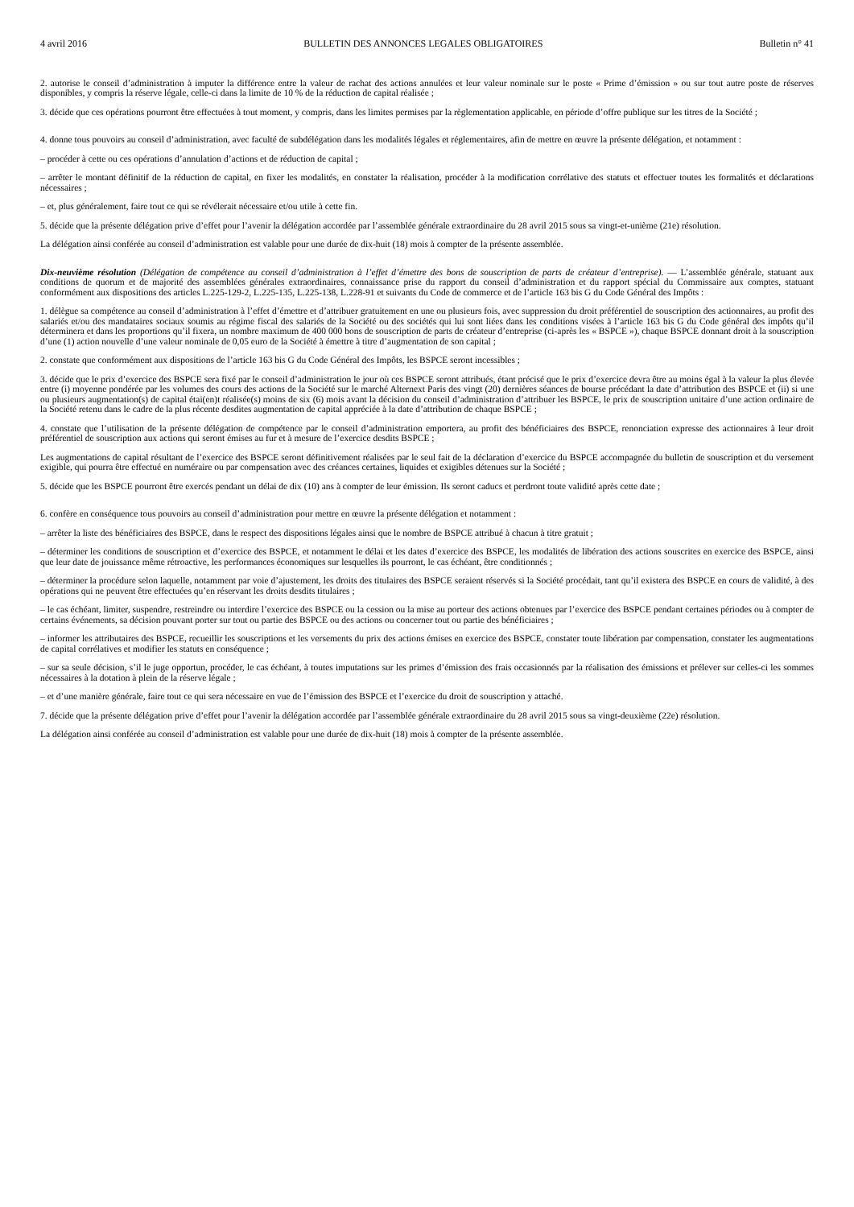4 avril 2016 BULLETIN DES ANNONCES LEGALES OBLIGATOIRES Bulletin n° 41
2. autorise le conseil d’administration à imputer la différence entre la valeur de rachat des actions annulées et leur valeur nominale sur le poste « Prime d’émission » ou sur tout autre poste de réserves disponibles, y compris la réserve légale, celle-ci dans la limite de 10 % de la réduction de capital réalisée ;
3. décide que ces opérations pourront être effectuées à tout moment, y compris, dans les limites permises par la règlementation applicable, en période d’offre publique sur les titres de la Société ;
4. donne tous pouvoirs au conseil d’administration, avec faculté de subdélégation dans les modalités légales et réglementaires, afin de mettre en œuvre la présente délégation, et notamment :
– procéder à cette ou ces opérations d’annulation d’actions et de réduction de capital ;
– arrêter le montant définitif de la réduction de capital, en fixer les modalités, en constater la réalisation, procéder à la modification corrélative des statuts et effectuer toutes les formalités et déclarations nécessaires ;
– et, plus généralement, faire tout ce qui se révélerait nécessaire et/ou utile à cette fin.
5. décide que la présente délégation prive d’effet pour l’avenir la délégation accordée par l’assemblée générale extraordinaire du 28 avril 2015 sous sa vingt-et-unième (21e) résolution.
La délégation ainsi conférée au conseil d’administration est valable pour une durée de dix-huit (18) mois à compter de la présente assemblée.
Dix-neuvième résolution (Délégation de compétence au conseil d’administration à l’effet d’émettre des bons de souscription de parts de créateur d’entreprise). — L’assemblée générale, statuant aux conditions de quorum et de majorité des assemblées générales extraordinaires, connaissance prise du rapport du conseil d’administration et du rapport spécial du Commissaire aux comptes, statuant conformément aux dispositions des articles L.225-129-2, L.225-135, L.225-138, L.228-91 et suivants du Code de commerce et de l’article 163 bis G du Code Général des Impôts :
1. délègue sa compétence au conseil d’administration à l’effet d’émettre et d’attribuer gratuitement en une ou plusieurs fois, avec suppression du droit préférentiel de souscription des actionnaires, au profit des salariés et/ou des mandataires sociaux soumis au régime fiscal des salariés de la Société ou des sociétés qui lui sont liées dans les conditions visées à l’article 163 bis G du Code général des impôts qu’il déterminera et dans les proportions qu’il fixera, un nombre maximum de 400 000 bons de souscription de parts de créateur d’entreprise (ci-après les « BSPCE »), chaque BSPCE donnant droit à la souscription d’une (1) action nouvelle d’une valeur nominale de 0,05 euro de la Société à émettre à titre d’augmentation de son capital ;
2. constate que conformément aux dispositions de l’article 163 bis G du Code Général des Impôts, les BSPCE seront incessibles ;
3. décide que le prix d’exercice des BSPCE sera fixé par le conseil d’administration le jour où ces BSPCE seront attribués, étant précisé que le prix d’exercice devra être au moins égal à la valeur la plus élevée entre (i) moyenne pondérée par les volumes des cours des actions de la Société sur le marché Alternext Paris des vingt (20) dernières séances de bourse précédant la date d’attribution des BSPCE et (ii) si une ou plusieurs augmentation(s) de capital étai(en)t réalisée(s) moins de six (6) mois avant la décision du conseil d’administration d’attribuer les BSPCE, le prix de souscription unitaire d’une action ordinaire de la Société retenu dans le cadre de la plus récente desdites augmentation de capital appréciée à la date d’attribution de chaque BSPCE ;
4. constate que l’utilisation de la présente délégation de compétence par le conseil d’administration emportera, au profit des bénéficiaires des BSPCE, renonciation expresse des actionnaires à leur droit préférentiel de souscription aux actions qui seront émises au fur et à mesure de l’exercice desdits BSPCE ;
Les augmentations de capital résultant de l’exercice des BSPCE seront définitivement réalisées par le seul fait de la déclaration d’exercice du BSPCE accompagnée du bulletin de souscription et du versement exigible, qui pourra être effectué en numéraire ou par compensation avec des créances certaines, liquides et exigibles détenues sur la Société ;
5. décide que les BSPCE pourront être exercés pendant un délai de dix (10) ans à compter de leur émission. Ils seront caducs et perdront toute validité après cette date ;
6. confère en conséquence tous pouvoirs au conseil d’administration pour mettre en œuvre la présente délégation et notamment :
– arrêter la liste des bénéficiaires des BSPCE, dans le respect des dispositions légales ainsi que le nombre de BSPCE attribué à chacun à titre gratuit ;
– déterminer les conditions de souscription et d’exercice des BSPCE, et notamment le délai et les dates d’exercice des BSPCE, les modalités de libération des actions souscrites en exercice des BSPCE, ainsi que leur date de jouissance même rétroactive, les performances économiques sur lesquelles ils pourront, le cas échéant, être conditionnés ;
– déterminer la procédure selon laquelle, notamment par voie d’ajustement, les droits des titulaires des BSPCE seraient réservés si la Société procédait, tant qu’il existera des BSPCE en cours de validité, à des opérations qui ne peuvent être effectuées qu’en réservant les droits desdits titulaires ;
– le cas échéant, limiter, suspendre, restreindre ou interdire l’exercice des BSPCE ou la cession ou la mise au porteur des actions obtenues par l’exercice des BSPCE pendant certaines périodes ou à compter de certains événements, sa décision pouvant porter sur tout ou partie des BSPCE ou des actions ou concerner tout ou partie des bénéficiaires ;
– informer les attributaires des BSPCE, recueillir les souscriptions et les versements du prix des actions émises en exercice des BSPCE, constater toute libération par compensation, constater les augmentations de capital corrélatives et modifier les statuts en conséquence ;
– sur sa seule décision, s’il le juge opportun, procéder, le cas échéant, à toutes imputations sur les primes d’émission des frais occasionnés par la réalisation des émissions et prélever sur celles-ci les sommes nécessaires à la dotation à plein de la réserve légale ;
– et d’une manière générale, faire tout ce qui sera nécessaire en vue de l’émission des BSPCE et l’exercice du droit de souscription y attaché.
7. décide que la présente délégation prive d’effet pour l’avenir la délégation accordée par l’assemblée générale extraordinaire du 28 avril 2015 sous sa vingt-deuxième (22e) résolution.
La délégation ainsi conférée au conseil d’administration est valable pour une durée de dix-huit (18) mois à compter de la présente assemblée.